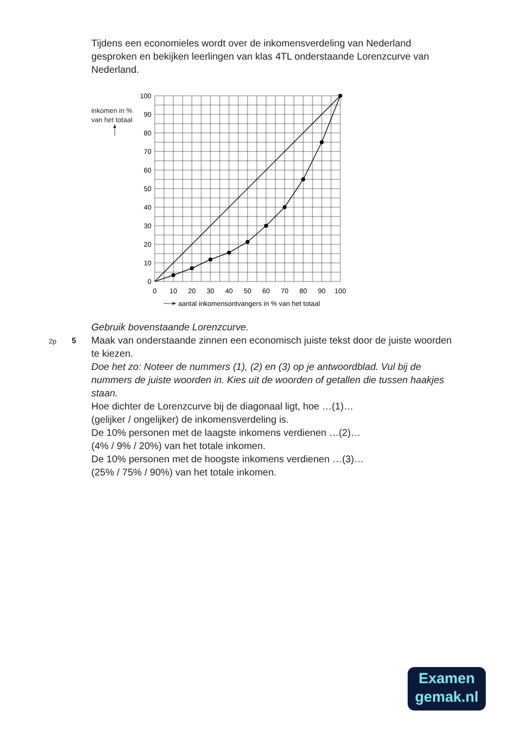Tijdens een economieles wordt over de inkomensverdeling van Nederland gesproken en bekijken leerlingen van klas 4TL onderstaande Lorenzcurve van Nederland.
inkomen in %
van het totaal
100
90
80
70
60
50
40
30
20
10
0
0
10
20
30
40
50
60
70
80
90
100
aantal inkomensontvangers in % van het totaal
Gebruik bovenstaande Lorenzcurve.
2p 5
Maak van onderstaande zinnen een economisch juiste tekst door de juiste woorden te kiezen.
Doe het zo: Noteer de nummers (1), (2) en (3) op je antwoordblad. Vul bij de nummers de juiste woorden in. Kies uit de woorden of getallen die tussen haakjes staan.
Hoe dichter de Lorenzcurve bij de diagonaal ligt, hoe …(1)…
(gelijker / ongelijker) de inkomensverdeling is.
De 10% personen met de laagste inkomens verdienen …(2)…
(4% / 9% / 20%) van het totale inkomen.
De 10% personen met de hoogste inkomens verdienen …(3)…
(25% / 75% / 90%) van het totale inkomen.
Examen
gemak.nl